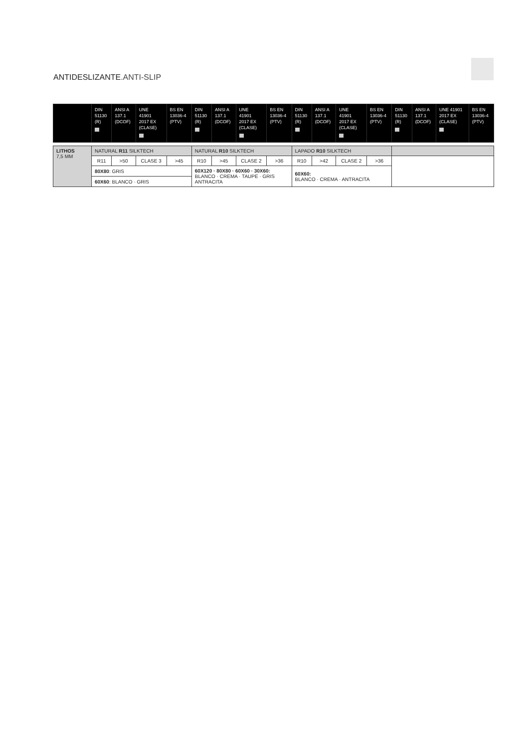ANTIDESLIZANTE.ANTI-SLIP
| | DIN 51130 (R) | ANSI A 137.1 (DCOF) | UNE 41901 2017 EX (CLASE) | BS EN 13036-4 (PTV) | DIN 51130 (R) | ANSI A 137.1 (DCOF) | UNE 41901 2017 EX (CLASE) | BS EN 13036-4 (PTV) | DIN 51130 (R) | ANSI A 137.1 (DCOF) | UNE 41901 2017 EX (CLASE) | BS EN 13036-4 (PTV) | DIN 51130 (R) | ANSI A 137.1 (DCOF) | UNE 41901 2017 EX (CLASE) | BS EN 13036-4 (PTV) |
| LITHOS 7,5 MM | NATURAL R11 SILKTECH | | | | NATURAL R10 SILKTECH | | | | LAPADO R10 SILKTECH | | | | | | | |
| | R11 | >50 | CLASE 3 | >45 | R10 | >45 | CLASE 2 | >36 | R10 | >42 | CLASE 2 | >36 | | | | |
| | 80X80 : GRIS | | | | 60X120 · 80X80 · 60X60 · 30X60: BLANCO · CREMA · TAUPE · GRIS ANTRACITA | | | | 60X60: BLANCO · CREMA · ANTRACITA | | | | | | | |
| | 60X60 : BLANCO · GRIS | | | | | | | | | | | | | | | |